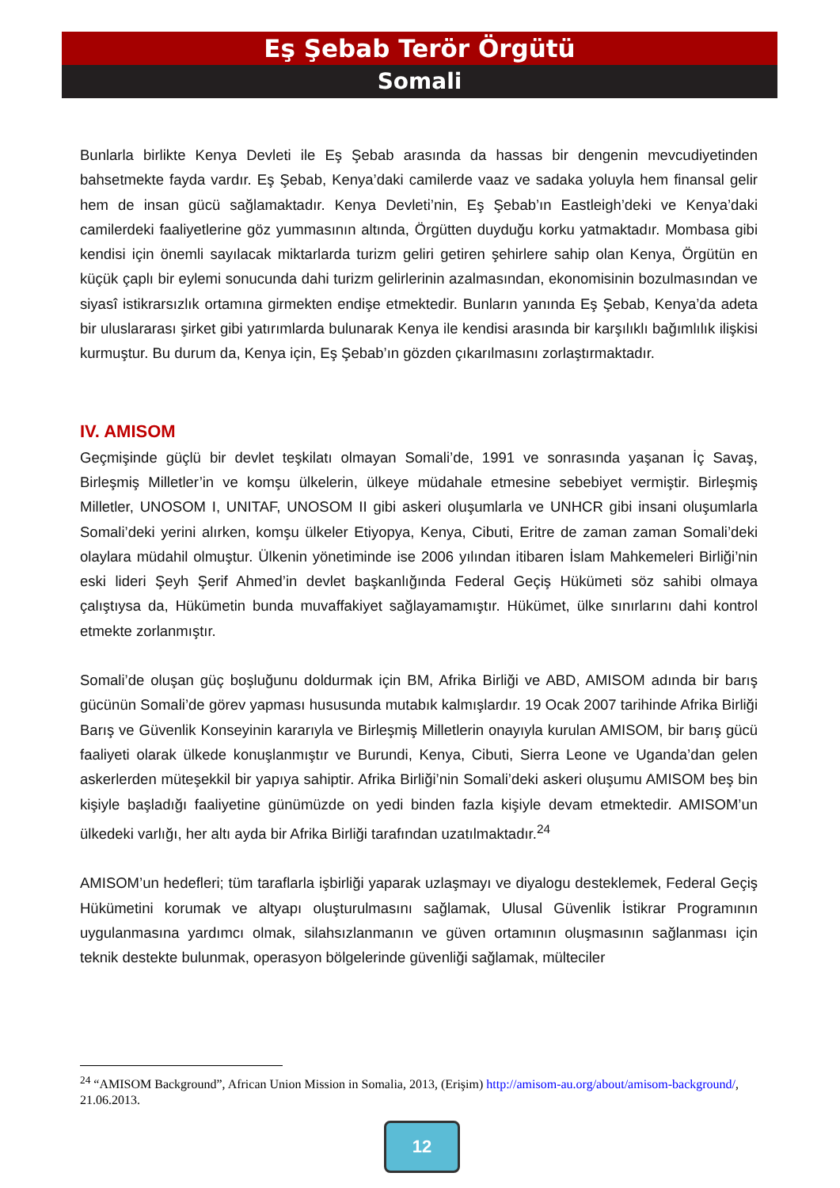Eş Şebab Terör Örgütü
Somali
Bunlarla birlikte Kenya Devleti ile Eş Şebab arasında da hassas bir dengenin mevcudiyetinden bahsetmekte fayda vardır. Eş Şebab, Kenya’daki camilerde vaaz ve sadaka yoluyla hem finansal gelir hem de insan gücü sağlamaktadır. Kenya Devleti’nin, Eş Şebab’ın Eastleigh’deki ve Kenya’daki camilerdeki faaliyetlerine göz yummasının altında, Örgütten duyduğu korku yatmaktadır. Mombasa gibi kendisi için önemli sayılacak miktarlarda turizm geliri getiren şehirlere sahip olan Kenya, Örgütün en küçük çaplı bir eylemi sonucunda dahi turizm gelirlerinin azalmasından, ekonomisinin bozulmasından ve siyasî istikrarsızlık ortamına girmekten endişe etmektedir. Bunların yanında Eş Şebab, Kenya’da adeta bir uluslararası şirket gibi yatırımlarda bulunarak Kenya ile kendisi arasında bir karşılıklı bağımlılık ilişkisi kurmuştur. Bu durum da, Kenya için, Eş Şebab’ın gözden çıkarılmasını zorlaştırmaktadır.
IV. AMISOM
Geçmişinde güçlü bir devlet teşkilatı olmayan Somali’de, 1991 ve sonrasında yaşanan İç Savaş, Birleşmiş Milletler’in ve komşu ülkelerin, ülkeye müdahale etmesine sebebiyet vermiştir. Birleşmiş Milletler, UNOSOM I, UNITAF, UNOSOM II gibi askeri oluşumlarla ve UNHCR gibi insani oluşumlarla Somali’deki yerini alırken, komşu ülkeler Etiyopya, Kenya, Cibuti, Eritre de zaman zaman Somali’deki olaylara müdahil olmuştur. Ülkenin yönetiminde ise 2006 yılından itibaren İslam Mahkemeleri Birliği’nin eski lideri Şeyh Şerif Ahmed’in devlet başkanlığında Federal Geçiş Hükümeti söz sahibi olmaya çalıştıysa da, Hükümetin bunda muvaffakiyet sağlayamamıştır. Hükümet, ülke sınırlarını dahi kontrol etmekte zorlanmıştır.
Somali’de oluşan güç boşluğunu doldurmak için BM, Afrika Birliği ve ABD, AMISOM adında bir barış gücünün Somali’de görev yapması hususunda mutabık kalmışlardır. 19 Ocak 2007 tarihinde Afrika Birliği Barış ve Güvenlik Konseyinin kararıyla ve Birleşmiş Milletlerin onayıyla kurulan AMISOM, bir barış gücü faaliyeti olarak ülkede konuşlanmıştır ve Burundi, Kenya, Cibuti, Sierra Leone ve Uganda’dan gelen askerlerden müteşekkil bir yapıya sahiptir. Afrika Birliği’nin Somali’deki askeri oluşumu AMISOM beş bin kişiyle başladığı faaliyetine günümüzde on yedi binden fazla kişiyle devam etmektedir. AMISOM’un ülkedeki varlığı, her altı ayda bir Afrika Birliği tarafından uzatılmaktadır.<sup>24</sup>
AMISOM’un hedefleri; tüm taraflarla işbirliği yaparak uzlaşmayı ve diyalogu desteklemek, Federal Geçiş Hükümetini korumak ve altyapı oluşturulmasını sağlamak, Ulusal Güvenlik İstikrar Programının uygulanmasına yardımcı olmak, silahsızlanmanın ve güven ortamının oluşmasının sağlanması için teknik destekte bulunmak, operasyon bölgelerinde güvenliği sağlamak, mülteciler
<sup>24</sup> “AMISOM Background”, African Union Mission in Somalia, 2013, (Erişim) http://amisom-au.org/about/amisom-background/, 21.06.2013.
12